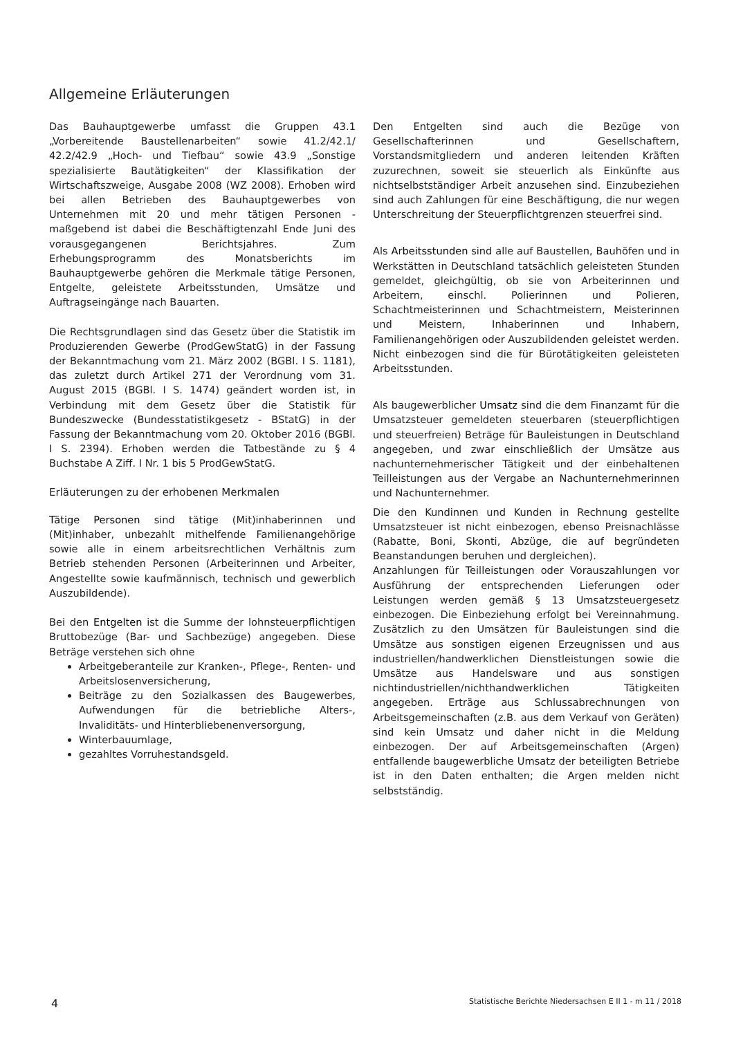Allgemeine Erläuterungen
Das Bauhauptgewerbe umfasst die Gruppen 43.1 „Vorbereitende Baustellenarbeiten“ sowie 41.2/42.1/ 42.2/42.9 „Hoch- und Tiefbau“ sowie 43.9 „Sonstige spezialisierte Bautätigkeiten“ der Klassifikation der Wirtschaftszweige, Ausgabe 2008 (WZ 2008). Erhoben wird bei allen Betrieben des Bauhauptgewerbes von Unternehmen mit 20 und mehr tätigen Personen - maßgebend ist dabei die Beschäftigtenzahl Ende Juni des vorausgegangenen Berichtsjahres. Zum Erhebungsprogramm des Monatsberichts im Bauhauptgewerbe gehören die Merkmale tätige Personen, Entgelte, geleistete Arbeitsstunden, Umsätze und Auftragseingänge nach Bauarten.
Die Rechtsgrundlagen sind das Gesetz über die Statistik im Produzierenden Gewerbe (ProdGewStatG) in der Fassung der Bekanntmachung vom 21. März 2002 (BGBl. I S. 1181), das zuletzt durch Artikel 271 der Verordnung vom 31. August 2015 (BGBl. I S. 1474) geändert worden ist, in Verbindung mit dem Gesetz über die Statistik für Bundeszwecke (Bundesstatistikgesetz - BStatG) in der Fassung der Bekanntmachung vom 20. Oktober 2016 (BGBl. I S. 2394). Erhoben werden die Tatbestände zu § 4 Buchstabe A Ziff. I Nr. 1 bis 5 ProdGewStatG.
Erläuterungen zu der erhobenen Merkmalen
Tätige Personen sind tätige (Mit)inhaberinnen und (Mit)inhaber, unbezahlt mithelfende Familienangehörige sowie alle in einem arbeitsrechtlichen Verhältnis zum Betrieb stehenden Personen (Arbeiterinnen und Arbeiter, Angestellte sowie kaufmännisch, technisch und gewerblich Auszubildende).
Bei den Entgelten ist die Summe der lohnsteuerpflichtigen Bruttobezüge (Bar- und Sachbezüge) angegeben. Diese Beträge verstehen sich ohne
Arbeitgeberanteile zur Kranken-, Pflege-, Renten- und Arbeitslosenversicherung,
Beiträge zu den Sozialkassen des Baugewerbes, Aufwendungen für die betriebliche Alters-, Invaliditäts- und Hinterbliebenenversorgung,
Winterbauumlage,
gezahltes Vorruhestandsgeld.
Den Entgelten sind auch die Bezüge von Gesellschafterinnen und Gesellschaftern, Vorstandsmitgliedern und anderen leitenden Kräften zuzurechnen, soweit sie steuerlich als Einkünfte aus nichtselbstständiger Arbeit anzusehen sind. Einzubeziehen sind auch Zahlungen für eine Beschäftigung, die nur wegen Unterschreitung der Steuerpflichtgrenzen steuerfrei sind.
Als Arbeitsstunden sind alle auf Baustellen, Bauhöfen und in Werkstätten in Deutschland tatsächlich geleisteten Stunden gemeldet, gleichgültig, ob sie von Arbeiterinnen und Arbeitern, einschl. Polierinnen und Polieren, Schachtmeisterinnen und Schachtmeistern, Meisterinnen und Meistern, Inhaberinnen und Inhabern, Familienangehörigen oder Auszubildenden geleistet werden. Nicht einbezogen sind die für Bürotätigkeiten geleisteten Arbeitsstunden.
Als baugewerblicher Umsatz sind die dem Finanzamt für die Umsatzsteuer gemeldeten steuerbaren (steuerpflichtigen und steuerfreien) Beträge für Bauleistungen in Deutschland angegeben, und zwar einschließlich der Umsätze aus nachunternehmerischer Tätigkeit und der einbehaltenen Teilleistungen aus der Vergabe an Nachunternehmerinnen und Nachunternehmer.
Die den Kundinnen und Kunden in Rechnung gestellte Umsatzsteuer ist nicht einbezogen, ebenso Preisnachlässe (Rabatte, Boni, Skonti, Abzüge, die auf begründeten Beanstandungen beruhen und dergleichen).
Anzahlungen für Teilleistungen oder Vorauszahlungen vor Ausführung der entsprechenden Lieferungen oder Leistungen werden gemäß § 13 Umsatzsteuergesetz einbezogen. Die Einbeziehung erfolgt bei Vereinnahmung. Zusätzlich zu den Umsätzen für Bauleistungen sind die Umsätze aus sonstigen eigenen Erzeugnissen und aus industriellen/handwerklichen Dienstleistungen sowie die Umsätze aus Handelsware und aus sonstigen nichtindustriellen/nichthandwerklichen Tätigkeiten angegeben. Erträge aus Schlussabrechnungen von Arbeitsgemeinschaften (z.B. aus dem Verkauf von Geräten) sind kein Umsatz und daher nicht in die Meldung einbezogen. Der auf Arbeitsgemeinschaften (Argen) entfallende baugewerbliche Umsatz der beteiligten Betriebe ist in den Daten enthalten; die Argen melden nicht selbstständig.
4 Statistische Berichte Niedersachsen E II 1 - m 11 / 2018